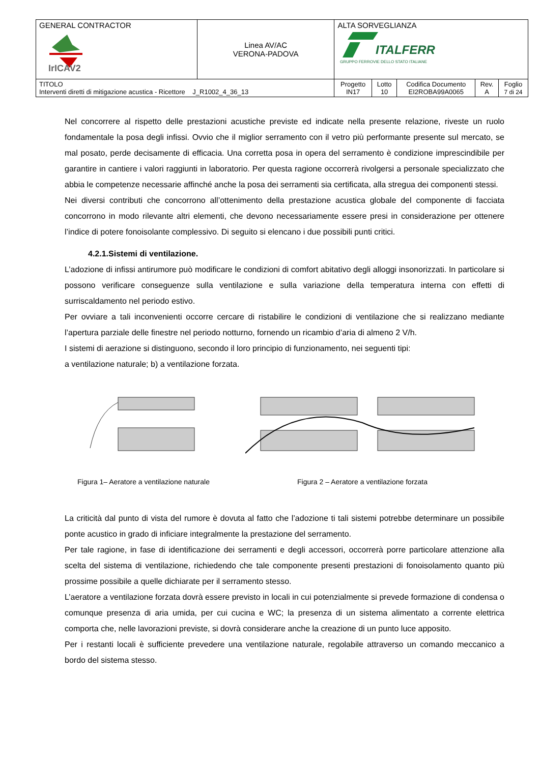| GENERAL CONTRACTOR IrICAV2 | Linea AV/AC VERONA-PADOVA | ALTA SORVEGLIANZA ITALFERR GRUPPO FERROVIE DELLO STATO ITALIANE | | | | |
| TITOLO Interventi diretti di mitigazione acustica - Ricettore J_R1002_4_36_13 | | Progetto IN17 | Lotto 10 | Codifica Documento EI2ROBA99A0065 | Rev. A | Foglio 7 di 24 |
Nel concorrere al rispetto delle prestazioni acustiche previste ed indicate nella presente relazione, riveste un ruolo fondamentale la posa degli infissi. Ovvio che il miglior serramento con il vetro più performante presente sul mercato, se mal posato, perde decisamente di efficacia. Una corretta posa in opera del serramento è condizione imprescindibile per garantire in cantiere i valori raggiunti in laboratorio. Per questa ragione occorrerà rivolgersi a personale specializzato che abbia le competenze necessarie affinché anche la posa dei serramenti sia certificata, alla stregua dei componenti stessi.
Nei diversi contributi che concorrono all’ottenimento della prestazione acustica globale del componente di facciata concorrono in modo rilevante altri elementi, che devono necessariamente essere presi in considerazione per ottenere l’indice di potere fonoisolante complessivo. Di seguito si elencano i due possibili punti critici.
4.2.1.Sistemi di ventilazione.
L’adozione di infissi antirumore può modificare le condizioni di comfort abitativo degli alloggi insonorizzati. In particolare si possono verificare conseguenze sulla ventilazione e sulla variazione della temperatura interna con effetti di surriscaldamento nel periodo estivo.
Per ovviare a tali inconvenienti occorre cercare di ristabilire le condizioni di ventilazione che si realizzano mediante l’apertura parziale delle finestre nel periodo notturno, fornendo un ricambio d’aria di almeno 2 V/h.
I sistemi di aerazione si distinguono, secondo il loro principio di funzionamento, nei seguenti tipi:
a ventilazione naturale; b) a ventilazione forzata.
Figura 1– Aeratore a ventilazione naturale
Figura 2 – Aeratore a ventilazione forzata
La criticità dal punto di vista del rumore è dovuta al fatto che l’adozione ti tali sistemi potrebbe determinare un possibile ponte acustico in grado di inficiare integralmente la prestazione del serramento.
Per tale ragione, in fase di identificazione dei serramenti e degli accessori, occorrerà porre particolare attenzione alla scelta del sistema di ventilazione, richiedendo che tale componente presenti prestazioni di fonoisolamento quanto più prossime possibile a quelle dichiarate per il serramento stesso.
L’aeratore a ventilazione forzata dovrà essere previsto in locali in cui potenzialmente si prevede formazione di condensa o comunque presenza di aria umida, per cui cucina e WC; la presenza di un sistema alimentato a corrente elettrica comporta che, nelle lavorazioni previste, si dovrà considerare anche la creazione di un punto luce apposito.
Per i restanti locali è sufficiente prevedere una ventilazione naturale, regolabile attraverso un comando meccanico a bordo del sistema stesso.